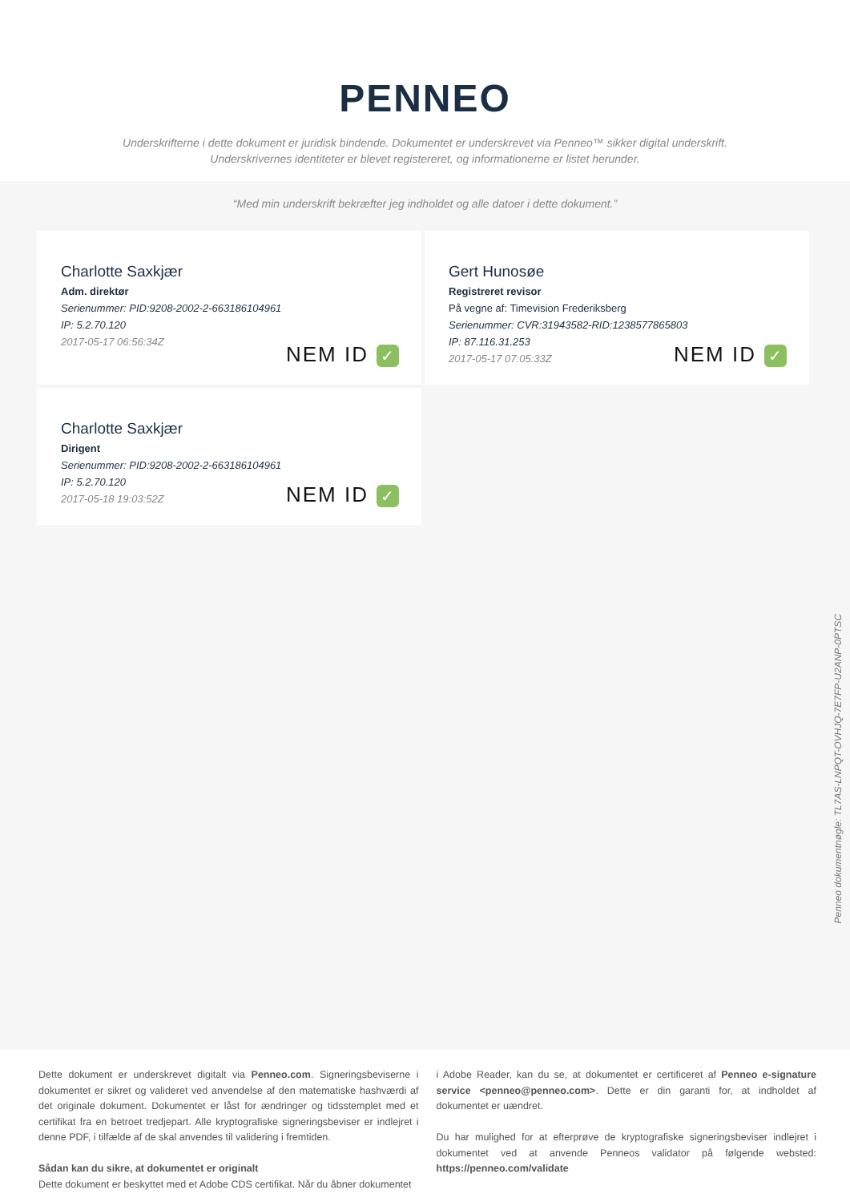PENNEO
Underskrifterne i dette dokument er juridisk bindende. Dokumentet er underskrevet via Penneo™ sikker digital underskrift.
Underskrivernes identiteter er blevet registereret, og informationerne er listet herunder.
“Med min underskrift bekræfter jeg indholdet og alle datoer i dette dokument.”
Charlotte Saxkjær
Adm. direktør
Serienummer: PID:9208-2002-2-663186104961
IP: 5.2.70.120
2017-05-17 06:56:34Z
NEM ID ✓
Gert Hunosøe
Registreret revisor
På vegne af: Timevision Frederiksberg
Serienummer: CVR:31943582-RID:1238577865803
IP: 87.116.31.253
2017-05-17 07:05:33Z
NEM ID ✓
Charlotte Saxkjær
Dirigent
Serienummer: PID:9208-2002-2-663186104961
IP: 5.2.70.120
2017-05-18 19:03:52Z
NEM ID ✓
Penneo dokumentnøgle: TL7AS-LNPQT-OVHJQ-7E7FP-U2ANP-0PTSC
Dette dokument er underskrevet digitalt via Penneo.com. Signeringsbeviserne i dokumentet er sikret og valideret ved anvendelse af den matematiske hashværdi af det originale dokument. Dokumentet er låst for ændringer og tidsstemplet med et certifikat fra en betroet tredjepart. Alle kryptografiske signeringsbeviser er indlejret i denne PDF, i tilfælde af de skal anvendes til validering i fremtiden.
Sådan kan du sikre, at dokumentet er originalt
Dette dokument er beskyttet med et Adobe CDS certifikat. Når du åbner dokumentet
i Adobe Reader, kan du se, at dokumentet er certificeret af Penneo e-signature service <penneo@penneo.com>. Dette er din garanti for, at indholdet af dokumentet er uændret.
Du har mulighed for at efterprøve de kryptografiske signeringsbeviser indlejret i dokumentet ved at anvende Penneos validator på følgende websted: https://penneo.com/validate